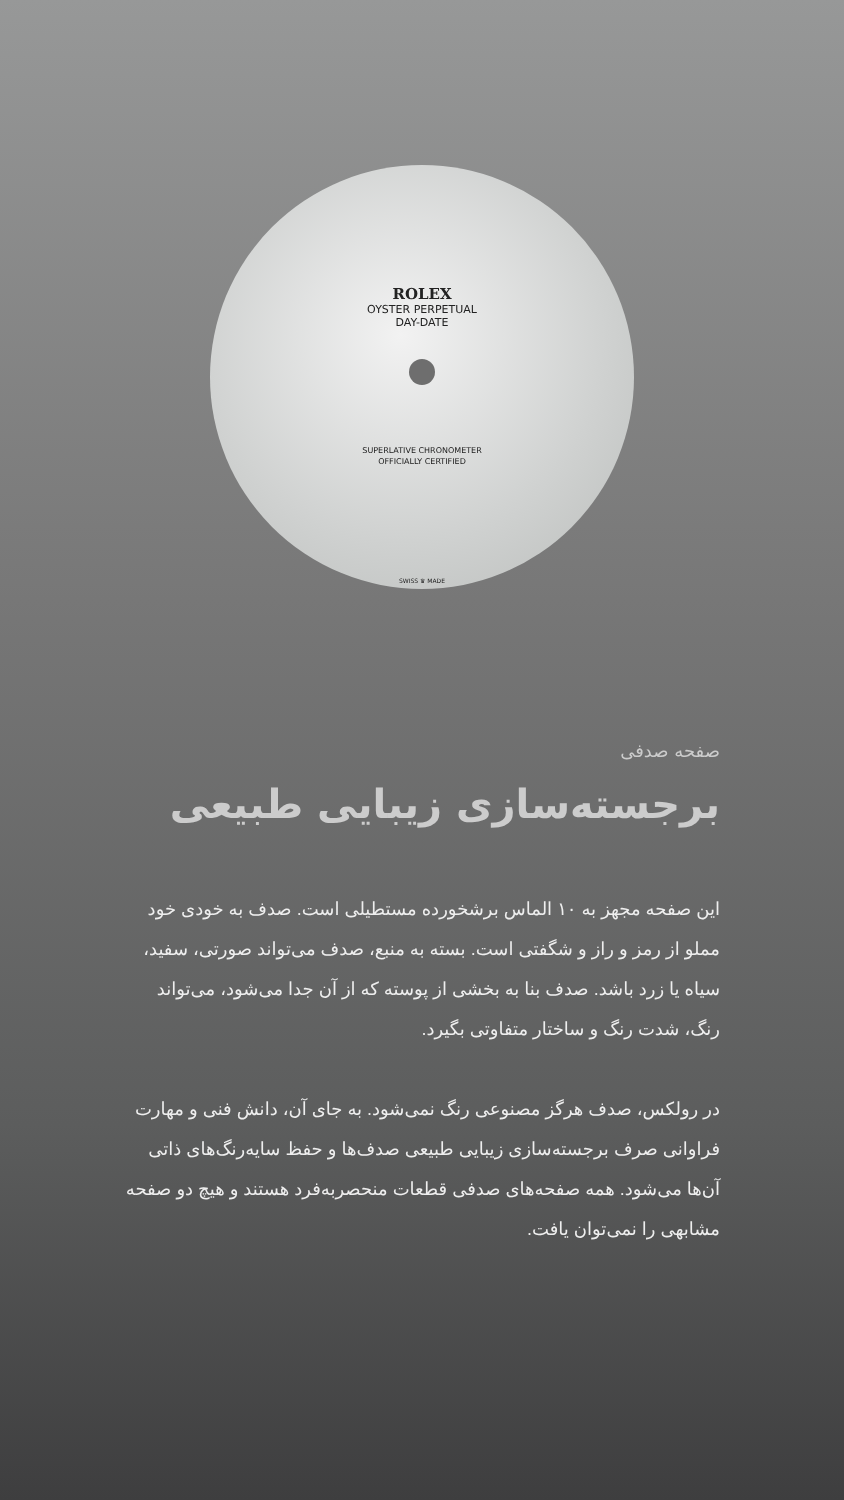ROLEX
OYSTER PERPETUAL
DAY-DATE
SUPERLATIVE CHRONOMETER
OFFICIALLY CERTIFIED
SWISS ♛ MADE
صفحه صدفی
برجسته‌سازی زیبایی طبیعی
این صفحه مجهز به ۱۰ الماس برشخورده مستطیلی است. صدف به خودی خود مملو از رمز و راز و شگفتی است. بسته به منبع، صدف می‌تواند صورتی، سفید، سیاه یا زرد باشد. صدف بنا به بخشی از پوسته که از آن جدا می‌شود، می‌تواند رنگ، شدت رنگ و ساختار متفاوتی بگیرد.
در رولکس، صدف هرگز مصنوعی رنگ نمی‌شود. به جای آن، دانش فنی و مهارت فراوانی صرف برجسته‌سازی زیبایی طبیعی صدف‌ها و حفظ سایه‌رنگ‌های ذاتی آن‌ها می‌شود. همه صفحه‌های صدفی قطعات منحصربه‌فرد هستند و هیچ دو صفحه مشابهی را نمی‌توان یافت.